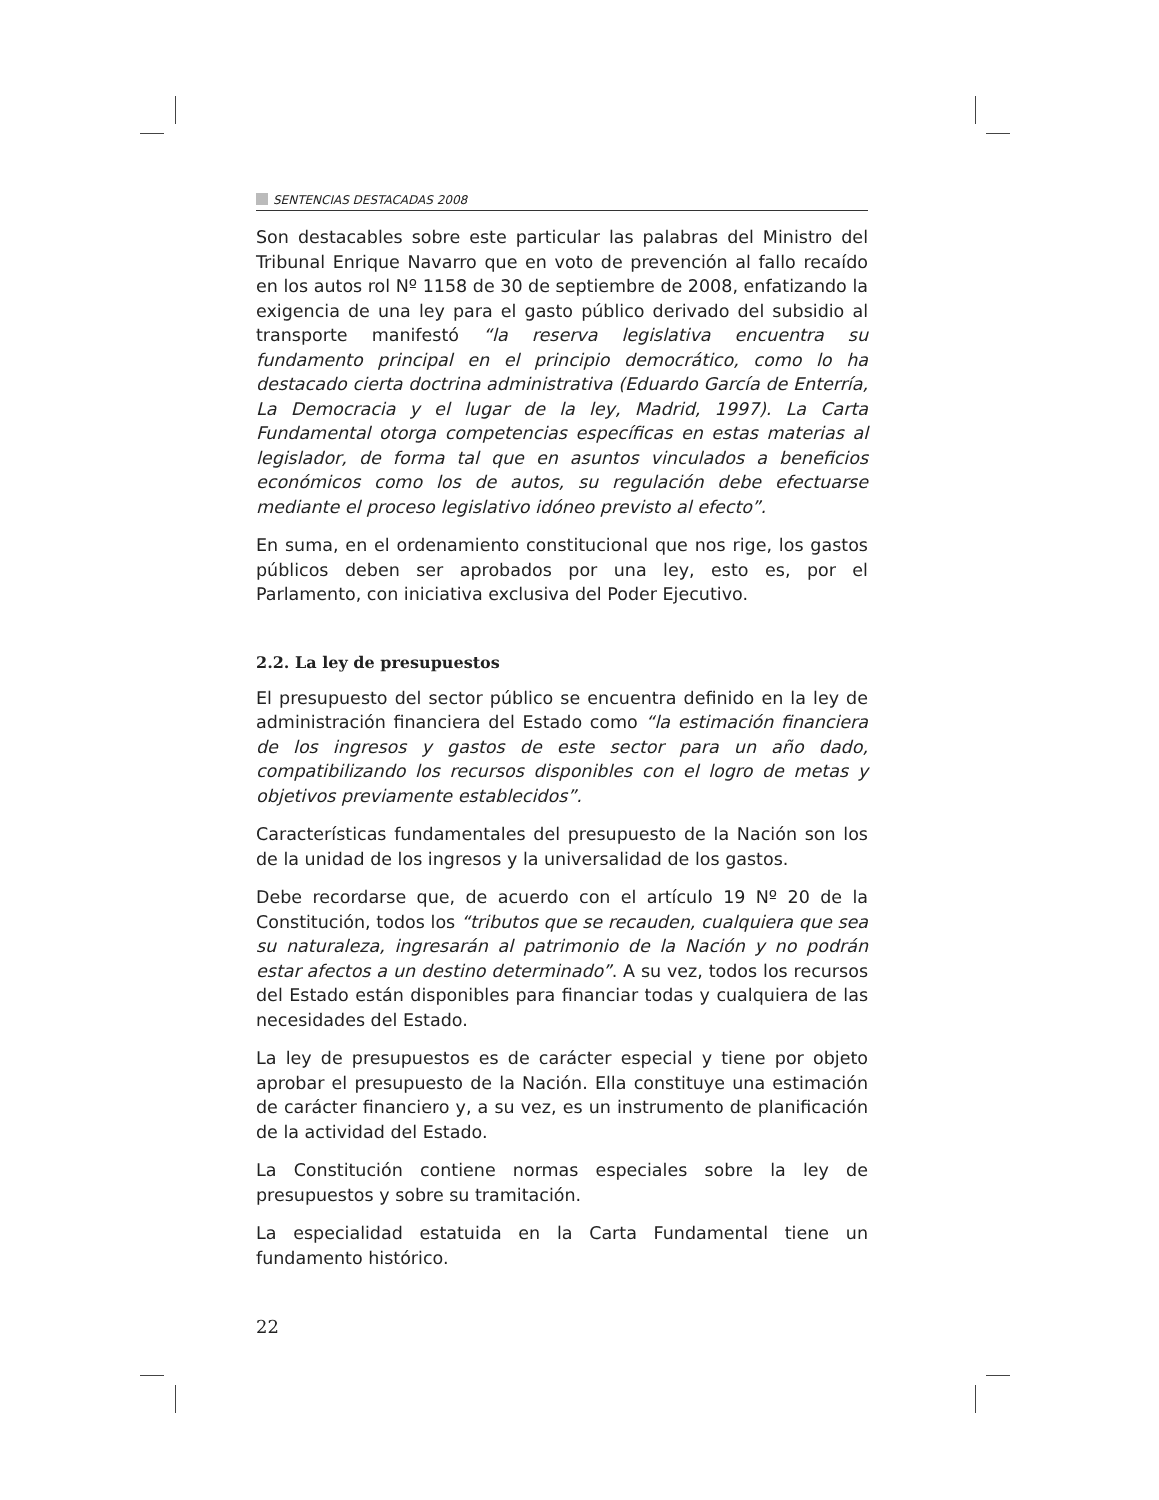SENTENCIAS DESTACADAS 2008
Son destacables sobre este particular las palabras del Ministro del Tribunal Enrique Navarro que en voto de prevención al fallo recaído en los autos rol Nº 1158 de 30 de septiembre de 2008, enfatizando la exigencia de una ley para el gasto público derivado del subsidio al transporte manifestó “la reserva legislativa encuentra su fundamento principal en el principio democrático, como lo ha destacado cierta doctrina administrativa (Eduardo García de Enterría, La Democracia y el lugar de la ley, Madrid, 1997). La Carta Fundamental otorga competencias específicas en estas materias al legislador, de forma tal que en asuntos vinculados a beneficios económicos como los de autos, su regulación debe efectuarse mediante el proceso legislativo idóneo previsto al efecto”.
En suma, en el ordenamiento constitucional que nos rige, los gastos públicos deben ser aprobados por una ley, esto es, por el Parlamento, con iniciativa exclusiva del Poder Ejecutivo.
2.2. La ley de presupuestos
El presupuesto del sector público se encuentra definido en la ley de administración financiera del Estado como “la estimación financiera de los ingresos y gastos de este sector para un año dado, compatibilizando los recursos disponibles con el logro de metas y objetivos previamente establecidos”.
Características fundamentales del presupuesto de la Nación son los de la unidad de los ingresos y la universalidad de los gastos.
Debe recordarse que, de acuerdo con el artículo 19 Nº 20 de la Constitución, todos los “tributos que se recauden, cualquiera que sea su naturaleza, ingresarán al patrimonio de la Nación y no podrán estar afectos a un destino determinado”. A su vez, todos los recursos del Estado están disponibles para financiar todas y cualquiera de las necesidades del Estado.
La ley de presupuestos es de carácter especial y tiene por objeto aprobar el presupuesto de la Nación. Ella constituye una estimación de carácter financiero y, a su vez, es un instrumento de planificación de la actividad del Estado.
La Constitución contiene normas especiales sobre la ley de presupuestos y sobre su tramitación.
La especialidad estatuida en la Carta Fundamental tiene un fundamento histórico.
22